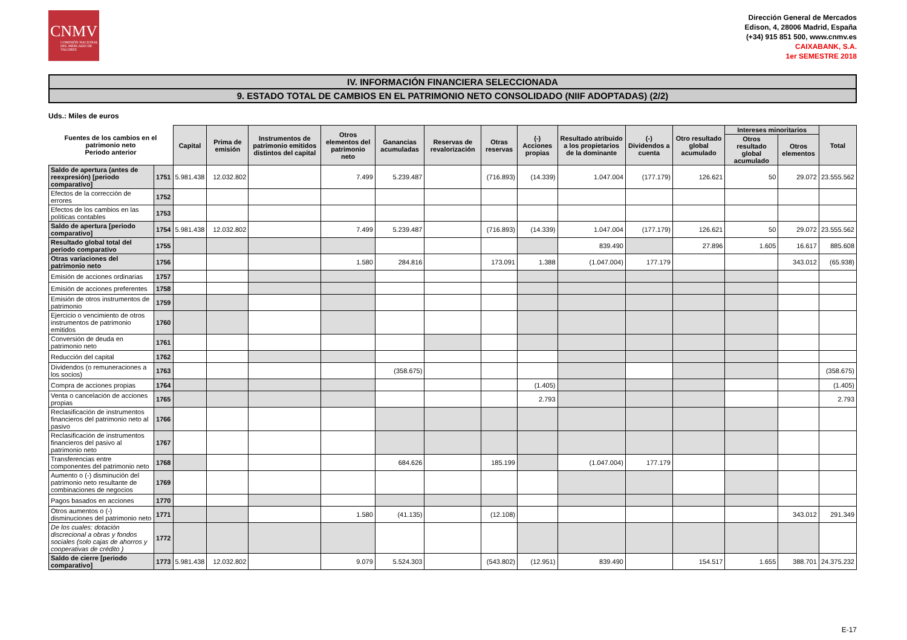CNMV
COMISIÓN NACIONAL DEL MERCADO DE VALORES
Dirección General de Mercados
Edison, 4, 28006 Madrid, España
(+34) 915 851 500, www.cnmv.es
CAIXABANK, S.A.
1er SEMESTRE 2018
IV. INFORMACIÓN FINANCIERA SELECCIONADA
9. ESTADO TOTAL DE CAMBIOS EN EL PATRIMONIO NETO CONSOLIDADO (NIIF ADOPTADAS) (2/2)
Uds.: Miles de euros
| Fuentes de los cambios en el patrimonio neto Periodo anterior | | Capital | Prima de emisión | Instrumentos de patrimonio emitidos distintos del capital | Otros elementos del patrimonio neto | Ganancias acumuladas | Reservas de revalorización | Otras reservas | (-) Acciones propias | Resultado atribuido a los propietarios de la dominante | (-) Dividendos a cuenta | Otro resultado global acumulado | Intereses minoritarios | | Total |
| --- | --- | --- | --- | --- | --- | --- | --- | --- | --- | --- | --- | --- | --- | --- | --- |
| | | | | | | | | | | | | | Otros resultado global acumulado | Otros elementos | |
| Saldo de apertura (antes de reexpresión) [periodo comparativo] | 1751 | 5.981.438 | 12.032.802 | | 7.499 | 5.239.487 | | (716.893) | (14.339) | 1.047.004 | (177.179) | 126.621 | 50 | 29.072 | 23.555.562 |
| Efectos de la corrección de errores | 1752 | | | | | | | | | | | | | | |
| Efectos de los cambios en las políticas contables | 1753 | | | | | | | | | | | | | | |
| Saldo de apertura [periodo comparativo] | 1754 | 5.981.438 | 12.032.802 | | 7.499 | 5.239.487 | | (716.893) | (14.339) | 1.047.004 | (177.179) | 126.621 | 50 | 29.072 | 23.555.562 |
| Resultado global total del periodo comparativo | 1755 | | | | | | | | | 839.490 | | 27.896 | 1.605 | 16.617 | 885.608 |
| Otras variaciones del patrimonio neto | 1756 | | | | 1.580 | 284.816 | | 173.091 | 1.388 | (1.047.004) | 177.179 | | | 343.012 | (65.938) |
| Emisión de acciones ordinarias | 1757 | | | | | | | | | | | | | | |
| Emisión de acciones preferentes | 1758 | | | | | | | | | | | | | | |
| Emisión de otros instrumentos de patrimonio | 1759 | | | | | | | | | | | | | | |
| Ejercicio o vencimiento de otros instrumentos de patrimonio emitidos | 1760 | | | | | | | | | | | | | | |
| Conversión de deuda en patrimonio neto | 1761 | | | | | | | | | | | | | | |
| Reducción del capital | 1762 | | | | | | | | | | | | | | |
| Dividendos (o remuneraciones a los socios) | 1763 | | | | | (358.675) | | | | | | | | | (358.675) |
| Compra de acciones propias | 1764 | | | | | | | | (1.405) | | | | | | (1.405) |
| Venta o cancelación de acciones propias | 1765 | | | | | | | | 2.793 | | | | | | 2.793 |
| Reclasificación de instrumentos financieros del patrimonio neto al pasivo | 1766 | | | | | | | | | | | | | | |
| Reclasificación de instrumentos financieros del pasivo al patrimonio neto | 1767 | | | | | | | | | | | | | | |
| Transferencias entre componentes del patrimonio neto | 1768 | | | | | 684.626 | | 185.199 | | (1.047.004) | 177.179 | | | | |
| Aumento o (-) disminución del patrimonio neto resultante de combinaciones de negocios | 1769 | | | | | | | | | | | | | | |
| Pagos basados en acciones | 1770 | | | | | | | | | | | | | | |
| Otros aumentos o (-) disminuciones del patrimonio neto | 1771 | | | | 1.580 | (41.135) | | (12.108) | | | | | | 343.012 | 291.349 |
| De los cuales: dotación discrecional a obras y fondos sociales (solo cajas de ahorros y cooperativas de crédito ) | 1772 | | | | | | | | | | | | | | |
| Saldo de cierre [periodo comparativo] | 1773 | 5.981.438 | 12.032.802 | | 9.079 | 5.524.303 | | (543.802) | (12.951) | 839.490 | | 154.517 | 1.655 | 388.701 | 24.375.232 |
E-17